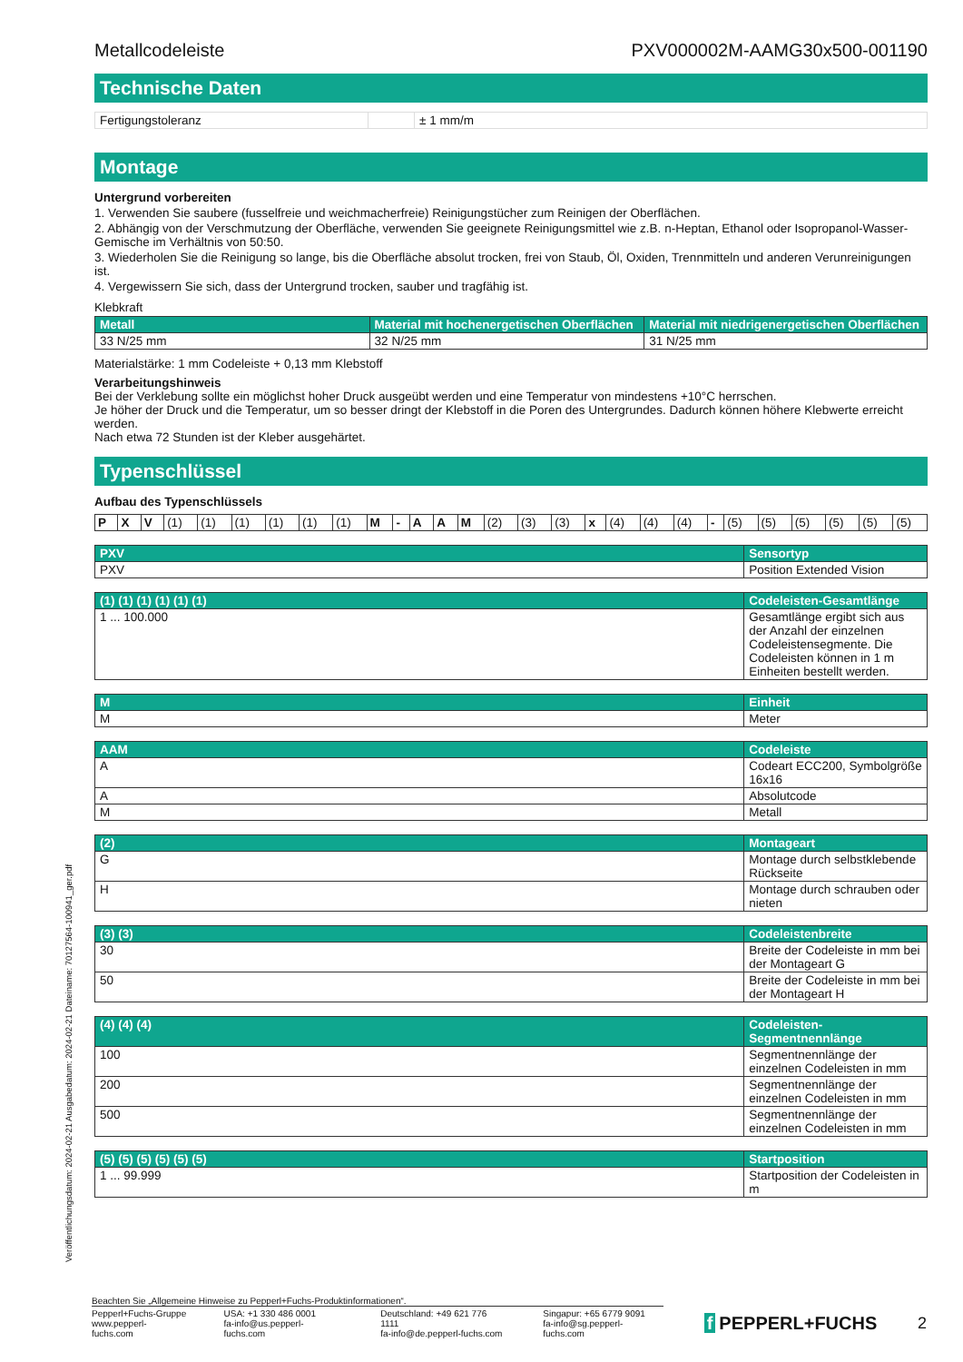Metallcodeleiste PXV000002M-AAMG30x500-001190
Technische Daten
| Fertigungstoleranz | | ± 1 mm/m |
Montage
Untergrund vorbereiten
1. Verwenden Sie saubere (fusselfreie und weichmacherfreie) Reinigungstücher zum Reinigen der Oberflächen.
2. Abhängig von der Verschmutzung der Oberfläche, verwenden Sie geeignete Reinigungsmittel wie z.B. n-Heptan, Ethanol oder Isopropanol-Wasser-Gemische im Verhältnis von 50:50.
3. Wiederholen Sie die Reinigung so lange, bis die Oberfläche absolut trocken, frei von Staub, Öl, Oxiden, Trennmitteln und anderen Verunreinigungen ist.
4. Vergewissern Sie sich, dass der Untergrund trocken, sauber und tragfähig ist.
Klebkraft
| Metall | Material mit hochenergetischen Oberflächen | Material mit niedrigenergetischen Oberflächen |
| --- | --- | --- |
| 33 N/25 mm | 32 N/25 mm | 31 N/25 mm |
Materialstärke: 1 mm Codeleiste + 0,13 mm Klebstoff
Verarbeitungshinweis
Bei der Verklebung sollte ein möglichst hoher Druck ausgeübt werden und eine Temperatur von mindestens +10°C herrschen.
Je höher der Druck und die Temperatur, um so besser dringt der Klebstoff in die Poren des Untergrundes. Dadurch können höhere Klebwerte erreicht werden.
Nach etwa 72 Stunden ist der Kleber ausgehärtet.
Typenschlüssel
Aufbau des Typenschlüssels
| P | X | V | (1) | (1) | (1) | (1) | (1) | (1) | M | - | A | A | M | (2) | (3) | (3) | x | (4) | (4) | (4) | - | (5) | (5) | (5) | (5) | (5) | (5) |
| PXV | Sensortyp |
| --- | --- |
| PXV | Position Extended Vision |
| (1) (1) (1) (1) (1) (1) | Codeleisten-Gesamtlänge |
| --- | --- |
| 1 ... 100.000 | Gesamtlänge ergibt sich aus der Anzahl der einzelnen Codeleistensegmente. Die Codeleisten können in 1 m Einheiten bestellt werden. |
| M | Einheit |
| --- | --- |
| M | Meter |
| AAM | Codeleiste |
| --- | --- |
| A | Codeart ECC200, Symbolgröße 16x16 |
| A | Absolutcode |
| M | Metall |
| (2) | Montageart |
| --- | --- |
| G | Montage durch selbstklebende Rückseite |
| H | Montage durch schrauben oder nieten |
| (3) (3) | Codeleistenbreite |
| --- | --- |
| 30 | Breite der Codeleiste in mm bei der Montageart G |
| 50 | Breite der Codeleiste in mm bei der Montageart H |
| (4) (4) (4) | Codeleisten-Segmentnennlänge |
| --- | --- |
| 100 | Segmentnennlänge der einzelnen Codeleisten in mm |
| 200 | Segmentnennlänge der einzelnen Codeleisten in mm |
| 500 | Segmentnennlänge der einzelnen Codeleisten in mm |
| (5) (5) (5) (5) (5) (5) | Startposition |
| --- | --- |
| 1 ... 99.999 | Startposition der Codeleisten in m |
Veröffentlichungsdatum: 2024-02-21 Ausgabedatum: 2024-02-21 Dateiname: 70127564-100941_ger.pdf
Beachten Sie „Allgemeine Hinweise zu Pepperl+Fuchs-Produktinformationen“.
Pepperl+Fuchs-Gruppe
www.pepperl-fuchs.com
USA: +1 330 486 0001
fa-info@us.pepperl-fuchs.com
Deutschland: +49 621 776 1111
fa-info@de.pepperl-fuchs.com
Singapur: +65 6779 9091
fa-info@sg.pepperl-fuchs.com
f PEPPERL+FUCHS 2